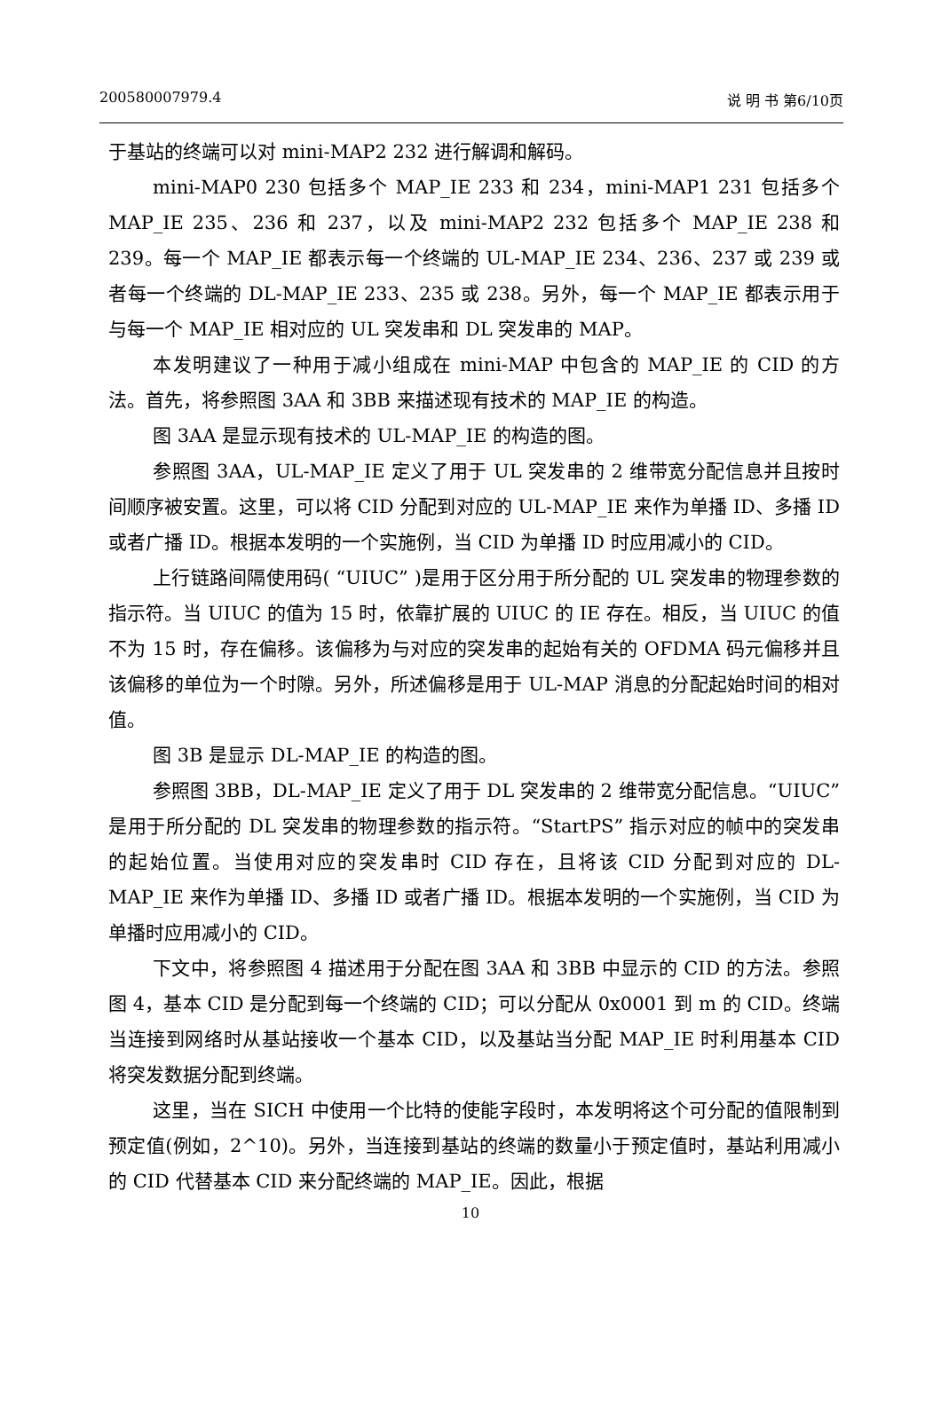200580007979.4 说 明 书 第6/10页
于基站的终端可以对 mini-MAP2 232 进行解调和解码。
mini-MAP0 230 包括多个 MAP_IE 233 和 234，mini-MAP1 231 包括多个 MAP_IE 235、236 和 237，以及 mini-MAP2 232 包括多个 MAP_IE 238 和 239。每一个 MAP_IE 都表示每一个终端的 UL-MAP_IE 234、236、237 或 239 或者每一个终端的 DL-MAP_IE 233、235 或 238。另外，每一个 MAP_IE 都表示用于与每一个 MAP_IE 相对应的 UL 突发串和 DL 突发串的 MAP。
本发明建议了一种用于减小组成在 mini-MAP 中包含的 MAP_IE 的 CID 的方法。首先，将参照图 3AA 和 3BB 来描述现有技术的 MAP_IE 的构造。
图 3AA 是显示现有技术的 UL-MAP_IE 的构造的图。
参照图 3AA，UL-MAP_IE 定义了用于 UL 突发串的 2 维带宽分配信息并且按时间顺序被安置。这里，可以将 CID 分配到对应的 UL-MAP_IE 来作为单播 ID、多播 ID 或者广播 ID。根据本发明的一个实施例，当 CID 为单播 ID 时应用减小的 CID。
上行链路间隔使用码( “UIUC” )是用于区分用于所分配的 UL 突发串的物理参数的指示符。当 UIUC 的值为 15 时，依靠扩展的 UIUC 的 IE 存在。相反，当 UIUC 的值不为 15 时，存在偏移。该偏移为与对应的突发串的起始有关的 OFDMA 码元偏移并且该偏移的单位为一个时隙。另外，所述偏移是用于 UL-MAP 消息的分配起始时间的相对值。
图 3B 是显示 DL-MAP_IE 的构造的图。
参照图 3BB，DL-MAP_IE 定义了用于 DL 突发串的 2 维带宽分配信息。“UIUC” 是用于所分配的 DL 突发串的物理参数的指示符。“StartPS” 指示对应的帧中的突发串的起始位置。当使用对应的突发串时 CID 存在，且将该 CID 分配到对应的 DL-MAP_IE 来作为单播 ID、多播 ID 或者广播 ID。根据本发明的一个实施例，当 CID 为单播时应用减小的 CID。
下文中，将参照图 4 描述用于分配在图 3AA 和 3BB 中显示的 CID 的方法。参照图 4，基本 CID 是分配到每一个终端的 CID；可以分配从 0x0001 到 m 的 CID。终端当连接到网络时从基站接收一个基本 CID，以及基站当分配 MAP_IE 时利用基本 CID 将突发数据分配到终端。
这里，当在 SICH 中使用一个比特的使能字段时，本发明将这个可分配的值限制到预定值(例如，2^10)。另外，当连接到基站的终端的数量小于预定值时，基站利用减小的 CID 代替基本 CID 来分配终端的 MAP_IE。因此，根据
10